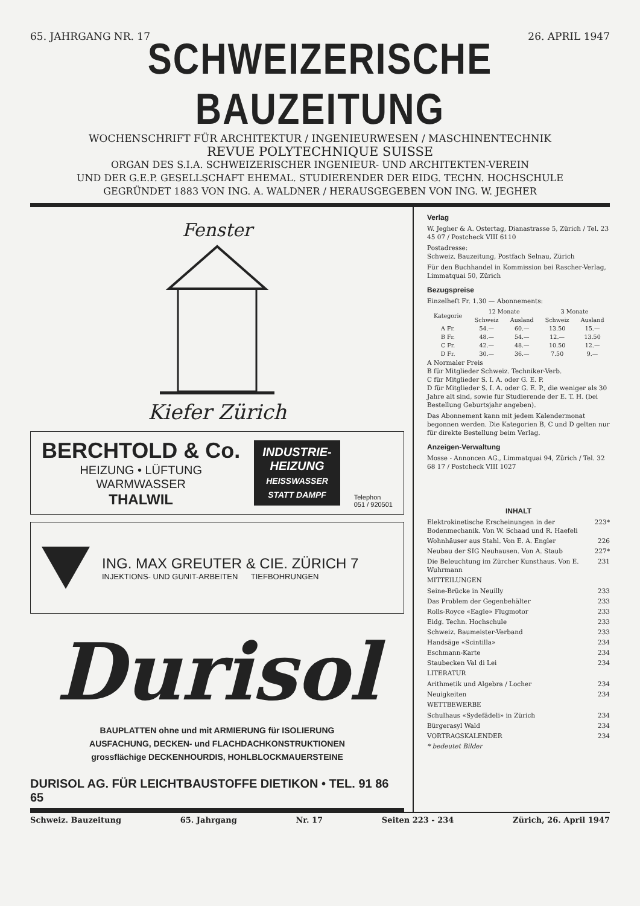65. JAHRGANG NR. 17 26. APRIL 1947
SCHWEIZERISCHE BAUZEITUNG
WOCHENSCHRIFT FÜR ARCHITEKTUR / INGENIEURWESEN / MASCHINENTECHNIK
REVUE POLYTECHNIQUE SUISSE
ORGAN DES S.I.A. SCHWEIZERISCHER INGENIEUR- UND ARCHITEKTEN-VEREIN
UND DER G.E.P. GESELLSCHAFT EHEMAL. STUDIERENDER DER EIDG. TECHN. HOCHSCHULE
GEGRÜNDET 1883 VON ING. A. WALDNER / HERAUSGEGEBEN VON ING. W. JEGHER
Fenster
Kiefer Zürich
BERCHTOLD & Co.
HEIZUNG • LÜFTUNG
WARMWASSER
THALWIL
INDUSTRIE-
HEIZUNG
HEISSWASSER
STATT DAMPF
Telephon
051 / 920501
ING. MAX GREUTER & CIE. ZÜRICH 7
INJEKTIONS- UND GUNIT-ARBEITEN TIEFBOHRUNGEN
Durisol
BAUPLATTEN ohne und mit ARMIERUNG für ISOLIERUNG
AUSFACHUNG, DECKEN- und FLACHDACHKONSTRUKTIONEN
grossflächige DECKENHOURDIS, HOHLBLOCKMAUERSTEINE
DURISOL AG. FÜR LEICHTBAUSTOFFE DIETIKON • TEL. 91 86 65
Verlag
W. Jegher & A. Ostertag, Dianastrasse 5, Zürich / Tel. 23 45 07 / Postcheck VIII 6110
Postadresse:
Schweiz. Bauzeitung, Postfach Selnau, Zürich
Für den Buchhandel in Kommission bei Rascher-Verlag, Limmatquai 50, Zürich
Bezugspreise
Einzelheft Fr. 1.30 — Abonnements:
| Kategorie | 12 Monate | | 3 Monate | |
| --- | --- | --- | --- | --- |
| | Schweiz | Ausland | Schweiz | Ausland |
| A Fr. | 54.— | 60.— | 13.50 | 15.— |
| B Fr. | 48.— | 54.— | 12.— | 13.50 |
| C Fr. | 42.— | 48.— | 10.50 | 12.— |
| D Fr. | 30.— | 36.— | 7.50 | 9.— |
A Normaler Preis
B für Mitglieder Schweiz. Techniker-Verb.
C für Mitglieder S. I. A. oder G. E. P.
D für Mitglieder S. I. A. oder G. E. P., die weniger als 30 Jahre alt sind, sowie für Studierende der E. T. H. (bei Bestellung Geburtsjahr angeben).
Das Abonnement kann mit jedem Kalendermonat begonnen werden. Die Kategorien B, C und D gelten nur für direkte Bestellung beim Verlag.
Anzeigen-Verwaltung
Mosse - Annoncen AG., Limmatquai 94, Zürich / Tel. 32 68 17 / Postcheck VIII 1027
INHALT
Elektrokinetische Erscheinungen in der Bodenmechanik. Von W. Schaad und R. Haefeli 223*
Wohnhäuser aus Stahl. Von E. A. Engler 226
Neubau der SIG Neuhausen. Von A. Staub 227*
Die Beleuchtung im Zürcher Kunsthaus. Von E. Wuhrmann 231
MITTEILUNGEN
Seine-Brücke in Neuilly 233
Das Problem der Gegenbehälter 233
Rolls-Royce «Eagle» Flugmotor 233
Eidg. Techn. Hochschule 233
Schweiz. Baumeister-Verband 233
Handsäge «Scintilla» 234
Eschmann-Karte 234
Staubecken Val di Lei 234
LITERATUR
Arithmetik und Algebra / Locher 234
Neuigkeiten 234
WETTBEWERBE
Schulhaus «Sydefädeli» in Zürich 234
Bürgerasyl Wald 234
VORTRAGSKALENDER 234
* bedeutet Bilder
Schweiz. Bauzeitung 65. Jahrgang Nr. 17 Seiten 223 - 234 Zürich, 26. April 1947